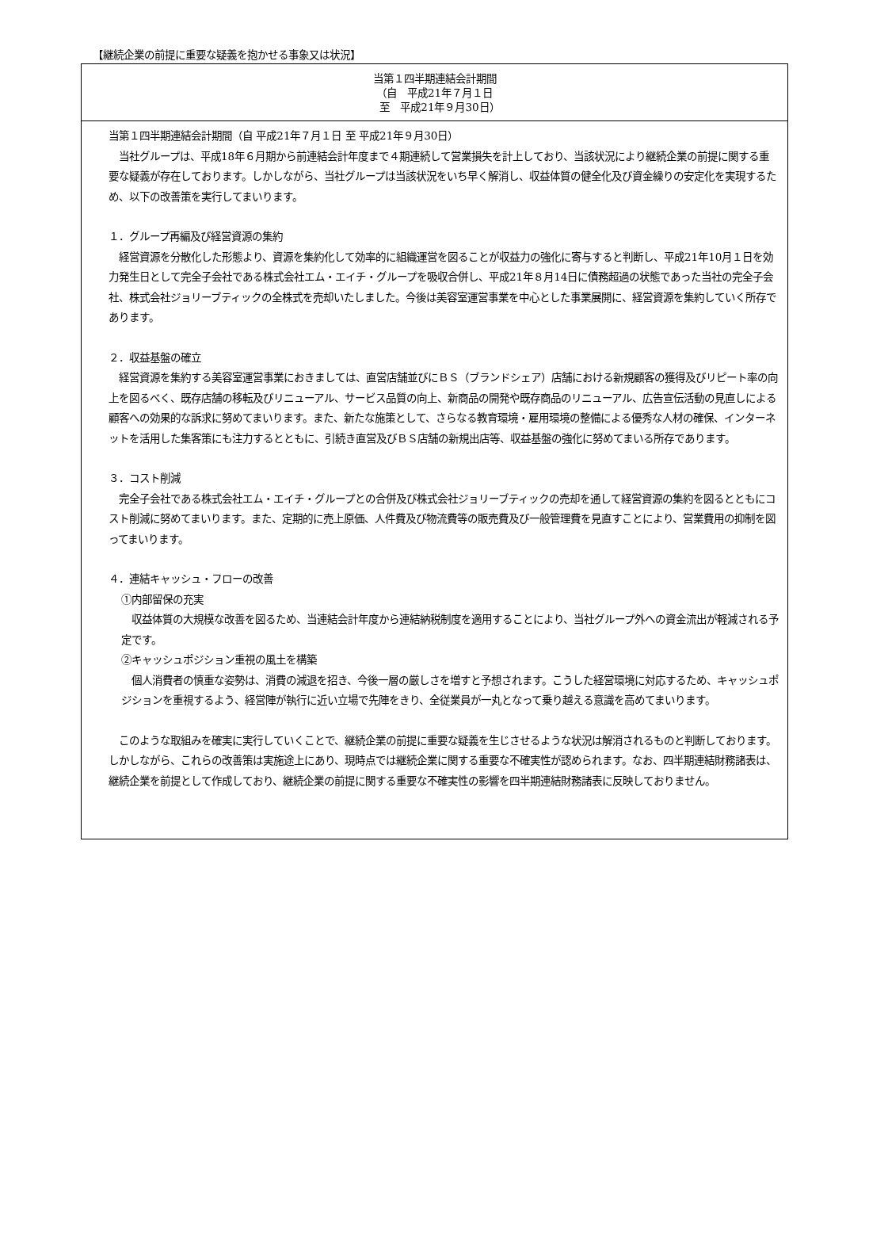【継続企業の前提に重要な疑義を抱かせる事象又は状況】
| 当第１四半期連結会計期間 （自 平成21年７月１日 至 平成21年９月30日） |
| --- |
| 当第１四半期連結会計期間（自 平成21年７月１日 至 平成21年９月30日） 当社グループは、平成18年６月期から前連結会計年度まで４期連続して営業損失を計上しており、当該状況により継続企業の前提に関する重要な疑義が存在しております。しかしながら、当社グループは当該状況をいち早く解消し、収益体質の健全化及び資金繰りの安定化を実現するため、以下の改善策を実行してまいります。 １．グループ再編及び経営資源の集約 経営資源を分散化した形態より、資源を集約化して効率的に組織運営を図ることが収益力の強化に寄与すると判断し、平成21年10月１日を効力発生日として完全子会社である株式会社エム・エイチ・グループを吸収合併し、平成21年８月14日に債務超過の状態であった当社の完全子会社、株式会社ジョリーブティックの全株式を売却いたしました。今後は美容室運営事業を中心とした事業展開に、経営資源を集約していく所存であります。 ２．収益基盤の確立 経営資源を集約する美容室運営事業におきましては、直営店舗並びにＢＳ（ブランドシェア）店舗における新規顧客の獲得及びリピート率の向上を図るべく、既存店舗の移転及びリニューアル、サービス品質の向上、新商品の開発や既存商品のリニューアル、広告宣伝活動の見直しによる顧客への効果的な訴求に努めてまいります。また、新たな施策として、さらなる教育環境・雇用環境の整備による優秀な人材の確保、インターネットを活用した集客策にも注力するとともに、引続き直営及びＢＳ店舗の新規出店等、収益基盤の強化に努めてまいる所存であります。 ３．コスト削減 完全子会社である株式会社エム・エイチ・グループとの合併及び株式会社ジョリーブティックの売却を通して経営資源の集約を図るとともにコスト削減に努めてまいります。また、定期的に売上原価、人件費及び物流費等の販売費及び一般管理費を見直すことにより、営業費用の抑制を図ってまいります。 ４．連結キャッシュ・フローの改善 ①内部留保の充実 収益体質の大規模な改善を図るため、当連結会計年度から連結納税制度を適用することにより、当社グループ外への資金流出が軽減される予定です。 ②キャッシュポジション重視の風土を構築 個人消費者の慎重な姿勢は、消費の減退を招き、今後一層の厳しさを増すと予想されます。こうした経営環境に対応するため、キャッシュポジションを重視するよう、経営陣が執行に近い立場で先陣をきり、全従業員が一丸となって乗り越える意識を高めてまいります。 このような取組みを確実に実行していくことで、継続企業の前提に重要な疑義を生じさせるような状況は解消されるものと判断しております。しかしながら、これらの改善策は実施途上にあり、現時点では継続企業に関する重要な不確実性が認められます。なお、四半期連結財務諸表は、継続企業を前提として作成しており、継続企業の前提に関する重要な不確実性の影響を四半期連結財務諸表に反映しておりません。 |